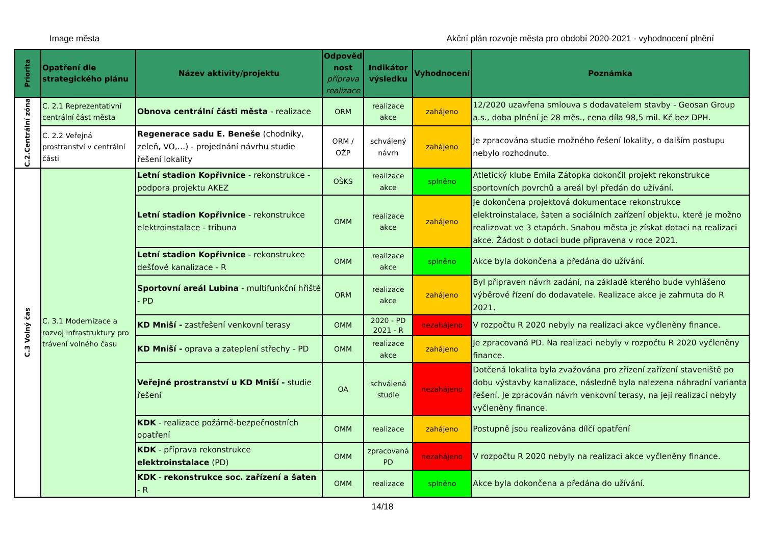Image města Akční plán rozvoje města pro období 2020-2021 - vyhodnocení plnění
| Priorita | Opatření dle strategického plánu | Název aktivity/projektu | Odpověd nost příprava realizace | Indikátor výsledku | Vyhodnocení | Poznámka |
| --- | --- | --- | --- | --- | --- | --- |
| C.2.Centrální zóna | C. 2.1 Reprezentativní centrální část města | Obnova centrální části města - realizace | ORM | realizace akce | zahájeno | 12/2020 uzavřena smlouva s dodavatelem stavby - Geosan Group a.s., doba plnění je 28 měs., cena díla 98,5 mil. Kč bez DPH. |
| | C. 2.2 Veřejná prostranství v centrální části | Regenerace sadu E. Beneše (chodníky, zeleň, VO,…) - projednání návrhu studie řešení lokality | ORM / OŽP | schválený návrh | zahájeno | Je zpracována studie možného řešení lokality, o dalším postupu nebylo rozhodnuto. |
| C.3 Volný čas | C. 3.1 Modernizace a rozvoj infrastruktury pro trávení volného času | Letní stadion Kopřivnice - rekonstrukce - podpora projektu AKEZ | OŠKS | realizace akce | splněno | Atletický klube Emila Zátopka dokončil projekt rekonstrukce sportovních povrchů a areál byl předán do užívání. |
| | | Letní stadion Kopřivnice - rekonstrukce elektroinstalace - tribuna | OMM | realizace akce | zahájeno | Je dokončena projektová dokumentace rekonstrukce elektroinstalace, šaten a sociálních zařízení objektu, které je možno realizovat ve 3 etapách. Snahou města je získat dotaci na realizaci akce. Žádost o dotaci bude připravena v roce 2021. |
| | | Letní stadion Kopřivnice - rekonstrukce dešťové kanalizace - R | OMM | realizace akce | splněno | Akce byla dokončena a předána do užívání. |
| | | Sportovní areál Lubina - multifunkční hřiště - PD | ORM | realizace akce | zahájeno | Byl připraven návrh zadání, na základě kterého bude vyhlášeno výběrové řízení do dodavatele. Realizace akce je zahrnuta do R 2021. |
| | | KD Mniší - zastřešení venkovní terasy | OMM | 2020 - PD 2021 - R | nezahájeno | V rozpočtu R 2020 nebyly na realizaci akce vyčleněny finance. |
| | | KD Mniší - oprava a zateplení střechy - PD | OMM | realizace akce | zahájeno | Je zpracovaná PD. Na realizaci nebyly v rozpočtu R 2020 vyčleněny finance. |
| | | Veřejné prostranství u KD Mniší - studie řešení | OA | schválená studie | nezahájeno | Dotčená lokalita byla zvažována pro zřízení zařízení staveniště po dobu výstavby kanalizace, následně byla nalezena náhradní varianta řešení. Je zpracován návrh venkovní terasy, na její realizaci nebyly vyčleněny finance. |
| | | KDK - realizace požárně-bezpečnostních opatření | OMM | realizace | zahájeno | Postupně jsou realizována dílčí opatření |
| | | KDK - příprava rekonstrukce elektroinstalace (PD) | OMM | zpracovaná PD | nezahájeno | V rozpočtu R 2020 nebyly na realizaci akce vyčleněny finance. |
| | | KDK - rekonstrukce soc. zařízení a šaten - R | OMM | realizace | splněno | Akce byla dokončena a předána do užívání. |
14/18